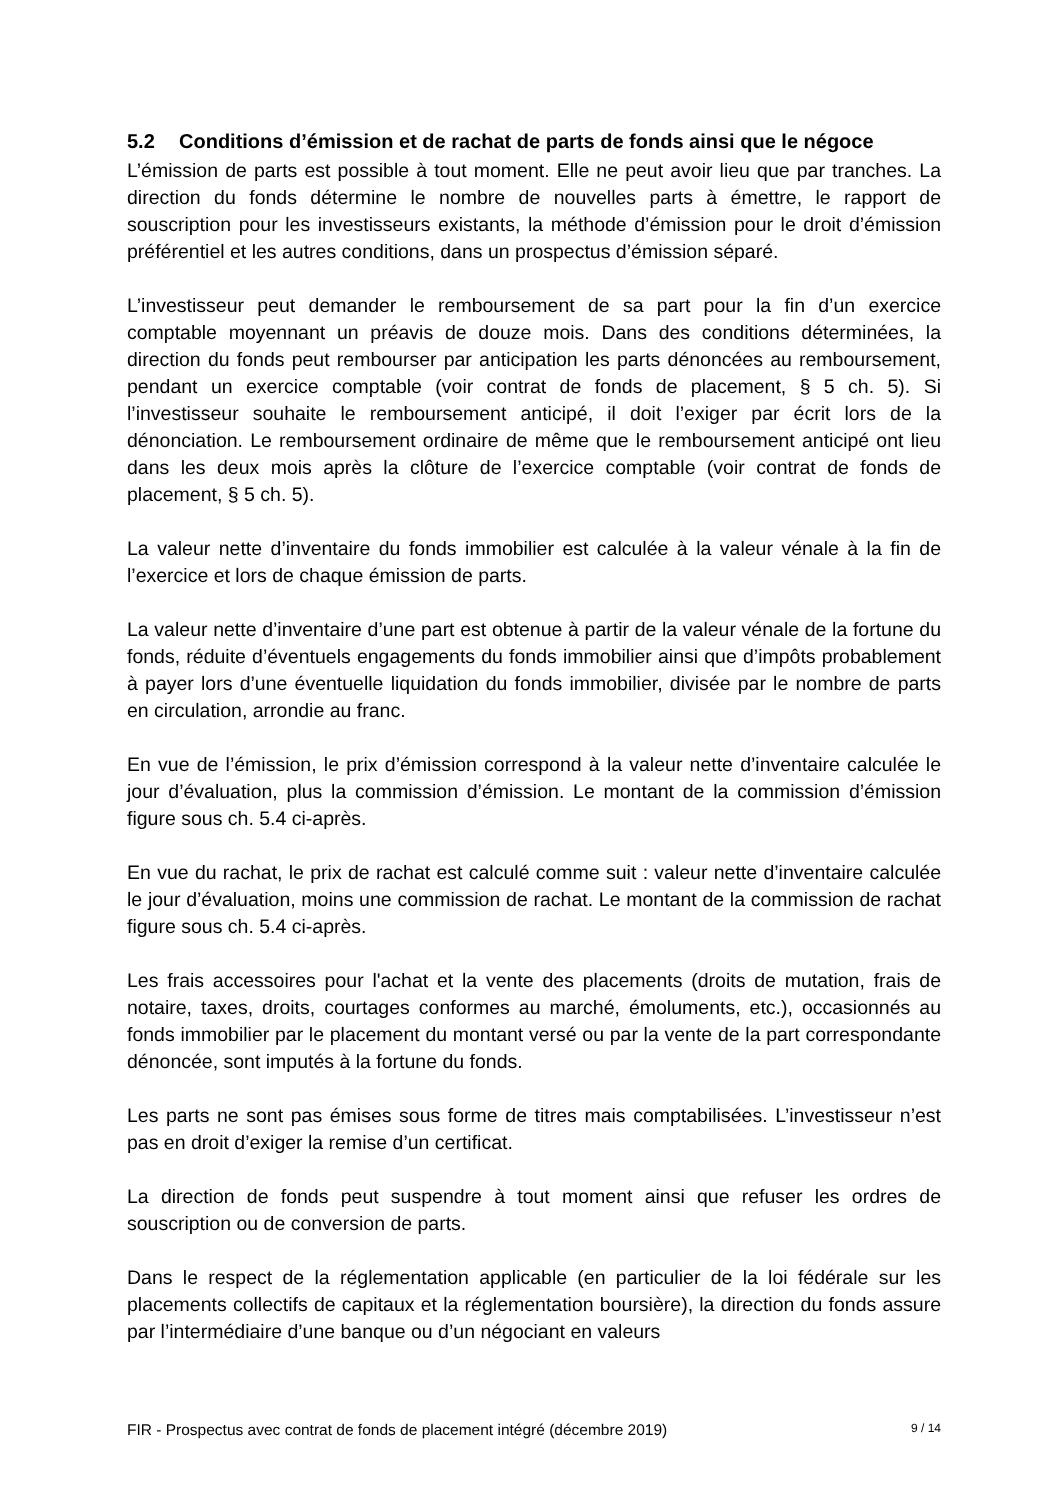5.2 Conditions d’émission et de rachat de parts de fonds ainsi que le négoce
L’émission de parts est possible à tout moment. Elle ne peut avoir lieu que par tranches. La direction du fonds détermine le nombre de nouvelles parts à émettre, le rapport de souscription pour les investisseurs existants, la méthode d’émission pour le droit d’émission préférentiel et les autres conditions, dans un prospectus d’émission séparé.
L’investisseur peut demander le remboursement de sa part pour la fin d’un exercice comptable moyennant un préavis de douze mois. Dans des conditions déterminées, la direction du fonds peut rembourser par anticipation les parts dénoncées au remboursement, pendant un exercice comptable (voir contrat de fonds de placement, § 5 ch. 5). Si l’investisseur souhaite le remboursement anticipé, il doit l’exiger par écrit lors de la dénonciation. Le remboursement ordinaire de même que le remboursement anticipé ont lieu dans les deux mois après la clôture de l’exercice comptable (voir contrat de fonds de placement, § 5 ch. 5).
La valeur nette d’inventaire du fonds immobilier est calculée à la valeur vénale à la fin de l’exercice et lors de chaque émission de parts.
La valeur nette d’inventaire d’une part est obtenue à partir de la valeur vénale de la fortune du fonds, réduite d’éventuels engagements du fonds immobilier ainsi que d’impôts probablement à payer lors d’une éventuelle liquidation du fonds immobilier, divisée par le nombre de parts en circulation, arrondie au franc.
En vue de l’émission, le prix d’émission correspond à la valeur nette d’inventaire calculée le jour d’évaluation, plus la commission d’émission. Le montant de la commission d’émission figure sous ch. 5.4 ci-après.
En vue du rachat, le prix de rachat est calculé comme suit : valeur nette d’inventaire calculée le jour d’évaluation, moins une commission de rachat. Le montant de la commission de rachat figure sous ch. 5.4 ci-après.
Les frais accessoires pour l'achat et la vente des placements (droits de mutation, frais de notaire, taxes, droits, courtages conformes au marché, émoluments, etc.), occasionnés au fonds immobilier par le placement du montant versé ou par la vente de la part correspondante dénoncée, sont imputés à la fortune du fonds.
Les parts ne sont pas émises sous forme de titres mais comptabilisées. L’investisseur n’est pas en droit d’exiger la remise d’un certificat.
La direction de fonds peut suspendre à tout moment ainsi que refuser les ordres de souscription ou de conversion de parts.
Dans le respect de la réglementation applicable (en particulier de la loi fédérale sur les placements collectifs de capitaux et la réglementation boursière), la direction du fonds assure par l’intermédiaire d’une banque ou d’un négociant en valeurs
FIR - Prospectus avec contrat de fonds de placement intégré (décembre 2019) 9 / 14